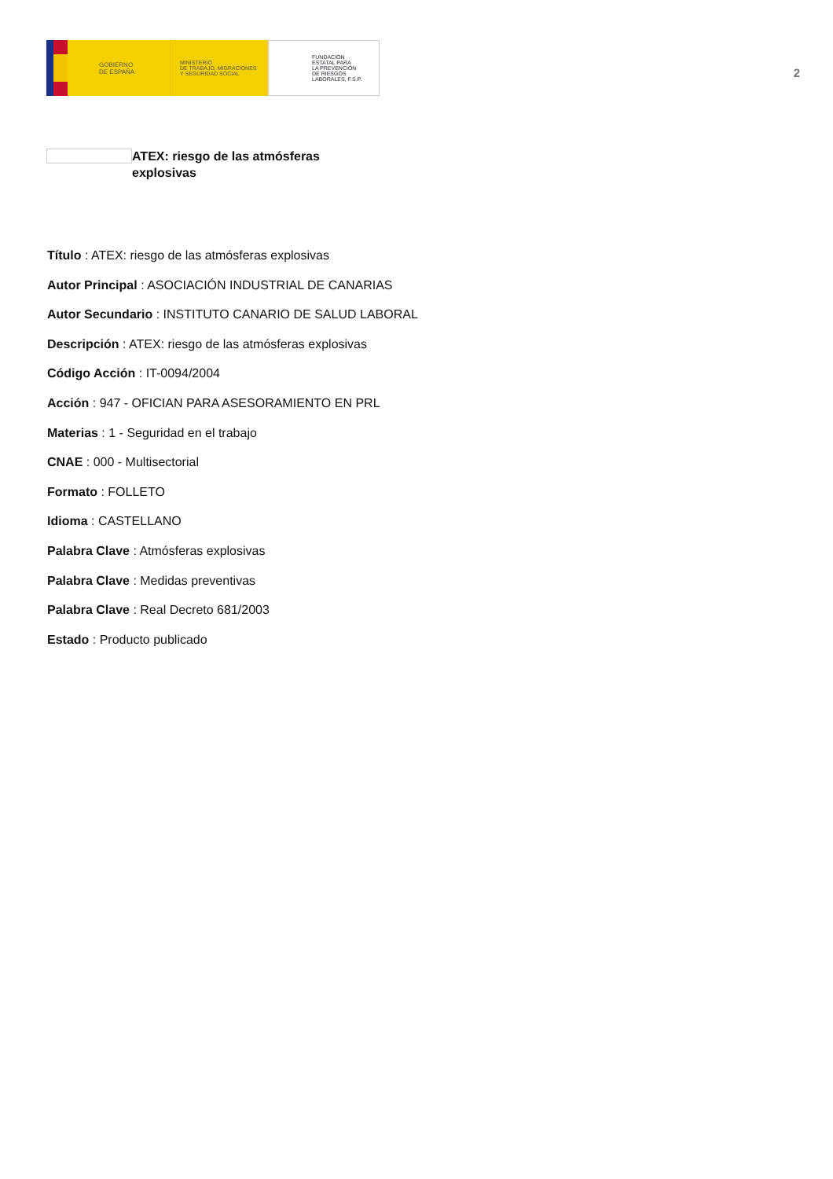GOBIERNO
DE ESPAÑA
MINISTERIO
DE TRABAJO, MIGRACIONES
Y SEGURIDAD SOCIAL
FUNDACIÓN
ESTATAL PARA
LA PREVENCIÓN
DE RIESGOS
LABORALES, F.S.P.
2
ATEX: riesgo de las atmósferas explosivas
Título : ATEX: riesgo de las atmósferas explosivas
Autor Principal : ASOCIACIÓN INDUSTRIAL DE CANARIAS
Autor Secundario : INSTITUTO CANARIO DE SALUD LABORAL
Descripción : ATEX: riesgo de las atmósferas explosivas
Código Acción : IT-0094/2004
Acción : 947 - OFICIAN PARA ASESORAMIENTO EN PRL
Materias : 1 - Seguridad en el trabajo
CNAE : 000 - Multisectorial
Formato : FOLLETO
Idioma : CASTELLANO
Palabra Clave : Atmósferas explosivas
Palabra Clave : Medidas preventivas
Palabra Clave : Real Decreto 681/2003
Estado : Producto publicado